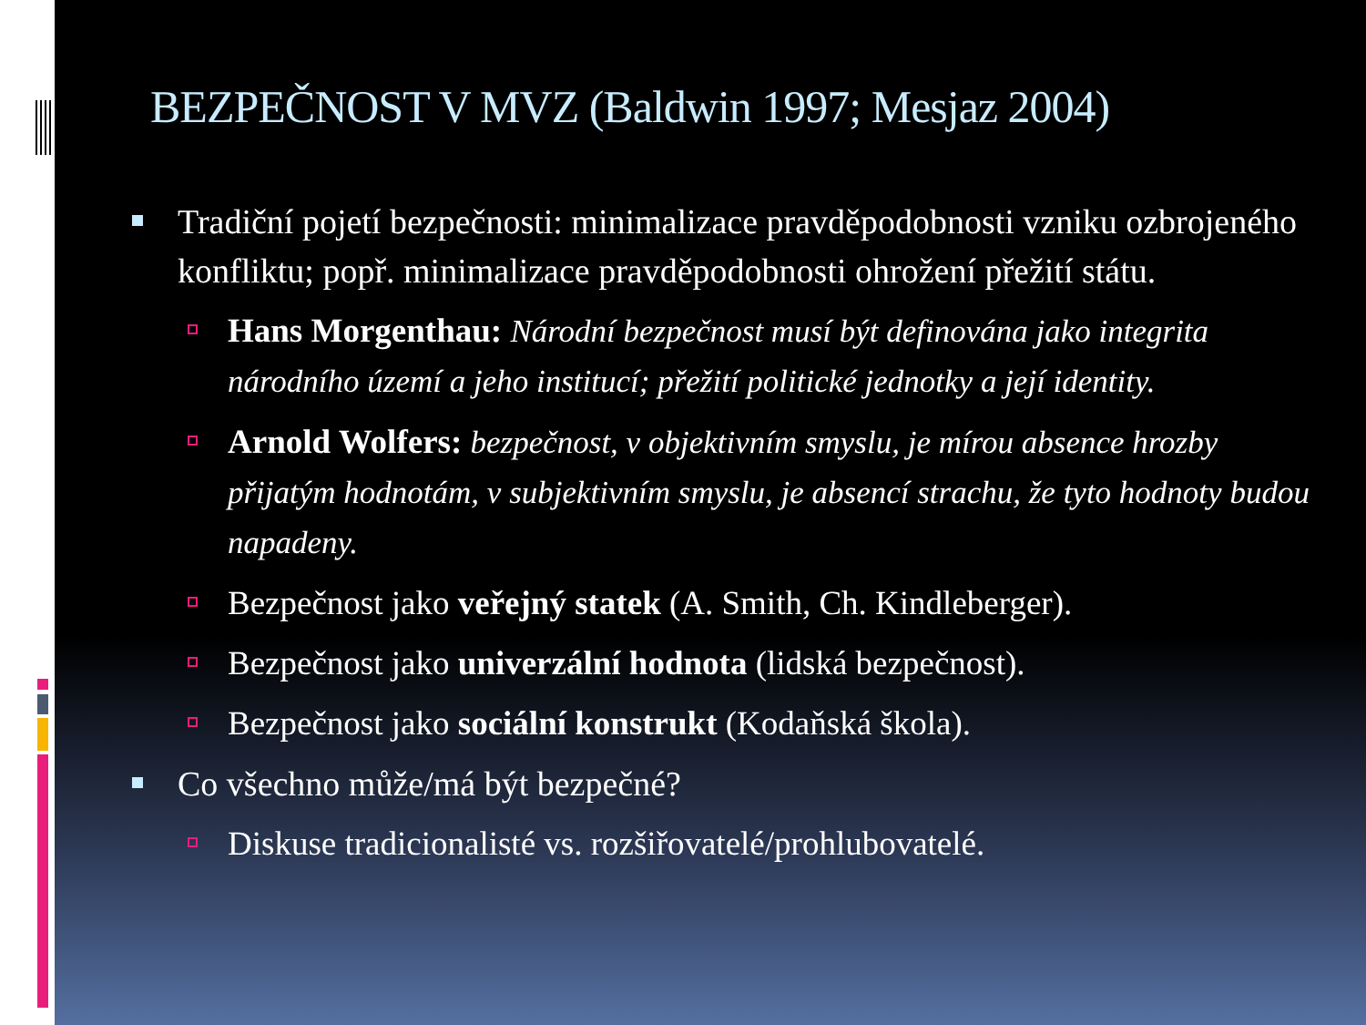BEZPEČNOST V MVZ (Baldwin 1997; Mesjaz 2004)
Tradiční pojetí bezpečnosti: minimalizace pravděpodobnosti vzniku ozbrojeného konfliktu; popř. minimalizace pravděpodobnosti ohrožení přežití státu.
Hans Morgenthau: Národní bezpečnost musí být definována jako integrita národního území a jeho institucí; přežití politické jednotky a její identity.
Arnold Wolfers: bezpečnost, v objektivním smyslu, je mírou absence hrozby přijatým hodnotám, v subjektivním smyslu, je absencí strachu, že tyto hodnoty budou napadeny.
Bezpečnost jako veřejný statek (A. Smith, Ch. Kindleberger).
Bezpečnost jako univerzální hodnota (lidská bezpečnost).
Bezpečnost jako sociální konstrukt (Kodaňská škola).
Co všechno může/má být bezpečné?
Diskuse tradicionalisté vs. rozšiřovatelé/prohlubovatelé.